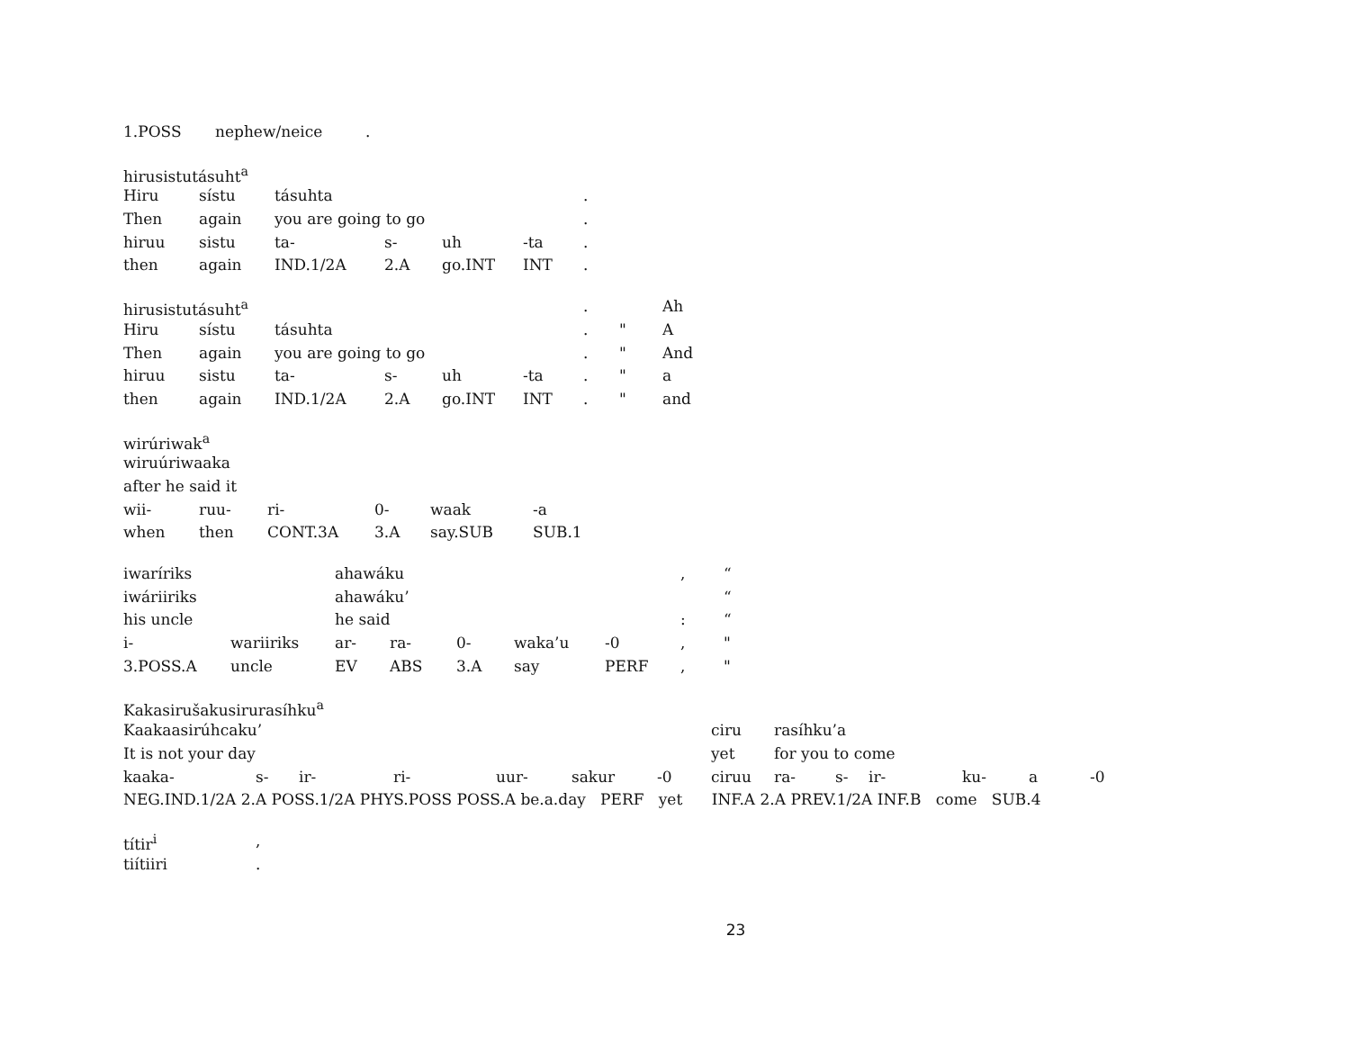| 1.POSS | nephew/neice | . |
| hirusistutásuht<sup>a</sup> | | | | | | |
| Hiru | sístu | tásuhta | | | | . |
| Then | again | you are going to go | | | | . |
| hiruu | sistu | ta- | s- | uh | -ta | . |
| then | again | IND.1/2A | 2.A | go.INT | INT | . |
| hirusistutásuht<sup>a</sup> | | | | | | . | | Ah |
| Hiru | sístu | tásuhta | | | | . | " | A |
| Then | again | you are going to go | | | | . | " | And |
| hiruu | sistu | ta- | s- | uh | -ta | . | " | a |
| then | again | IND.1/2A | 2.A | go.INT | INT | . | " | and |
| wirúriwak<sup>a</sup> | | | | | |
| wiruúriwaaka | | | | | |
| after he said it | | | | | |
| wii- | ruu- | ri- | 0- | waak | -a |
| when | then | CONT.3A | 3.A | say.SUB | SUB.1 |
| iwaríriks | | ahawáku | | | | | , | “ |
| iwáriiriks | | ahawáku’ | | | | | | “ |
| his uncle | | he said | | | | | : | “ |
| i- | wariiriks | ar- | ra- | 0- | waka’u | -0 | , | " |
| 3.POSS.A | uncle | EV | ABS | 3.A | say | PERF | , | " |
| Kakasirušakusirurasíhku<sup>a</sup> | | | | | | | | | | | | | |
| Kaakaasirúhcaku’ | | | | | | | ciru | rasíhku’a | | | | | |
| It is not your day | | | | | | | yet | for you to come | | | | | |
| kaaka- | s- | ir- | ri- | uur- | sakur | -0 | ciruu | ra- | s- | ir- | ku- | a | -0 |
| NEG.IND.1/2A 2.A POSS.1/2A PHYS.POSS POSS.A be.a.day PERF yet INF.A 2.A PREV.1/2A INF.B come SUB.4 | | | | | | | | | | | | | |
| títir<sup>i</sup> | , |
| tiítiiri | . |
23